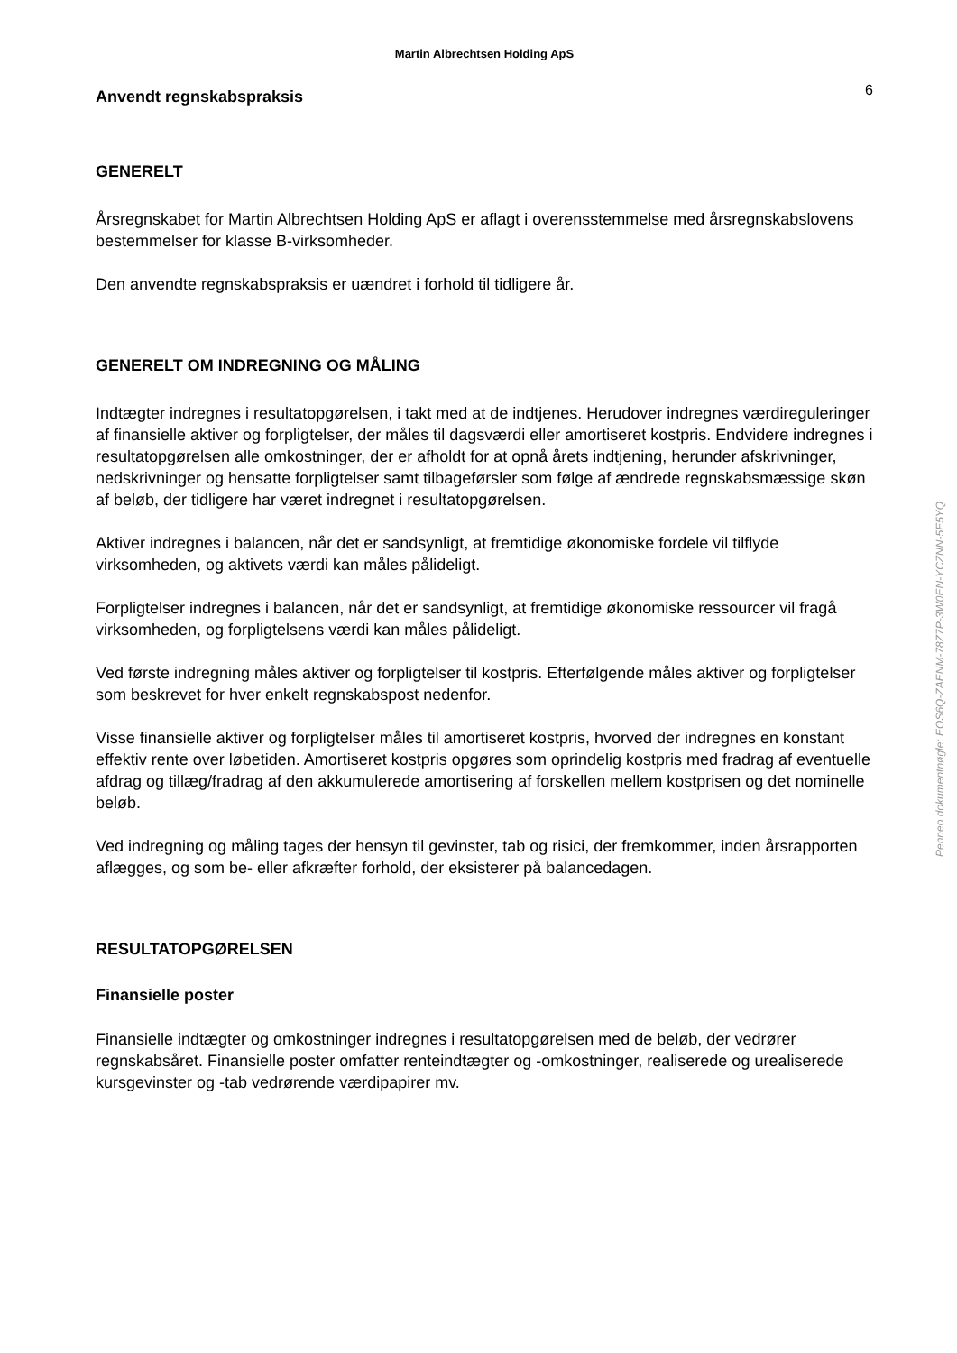Martin Albrechtsen Holding ApS
Anvendt regnskabspraksis
6
GENERELT
Årsregnskabet for Martin Albrechtsen Holding ApS er aflagt i overensstemmelse med årsregnskabslovens bestemmelser for klasse B-virksomheder.
Den anvendte regnskabspraksis er uændret i forhold til tidligere år.
GENERELT OM INDREGNING OG MÅLING
Indtægter indregnes i resultatopgørelsen, i takt med at de indtjenes. Herudover indregnes værdireguleringer af finansielle aktiver og forpligtelser, der måles til dagsværdi eller amortiseret kostpris. Endvidere indregnes i resultatopgørelsen alle omkostninger, der er afholdt for at opnå årets indtjening, herunder afskrivninger, nedskrivninger og hensatte forpligtelser samt tilbageførsler som følge af ændrede regnskabsmæssige skøn af beløb, der tidligere har været indregnet i resultatopgørelsen.
Aktiver indregnes i balancen, når det er sandsynligt, at fremtidige økonomiske fordele vil tilflyde virksomheden, og aktivets værdi kan måles pålideligt.
Forpligtelser indregnes i balancen, når det er sandsynligt, at fremtidige økonomiske ressourcer vil fragå virksomheden, og forpligtelsens værdi kan måles pålideligt.
Ved første indregning måles aktiver og forpligtelser til kostpris. Efterfølgende måles aktiver og forpligtelser som beskrevet for hver enkelt regnskabspost nedenfor.
Visse finansielle aktiver og forpligtelser måles til amortiseret kostpris, hvorved der indregnes en konstant effektiv rente over løbetiden. Amortiseret kostpris opgøres som oprindelig kostpris med fradrag af eventuelle afdrag og tillæg/fradrag af den akkumulerede amortisering af forskellen mellem kostprisen og det nominelle beløb.
Ved indregning og måling tages der hensyn til gevinster, tab og risici, der fremkommer, inden årsrapporten aflægges, og som be- eller afkræfter forhold, der eksisterer på balancedagen.
RESULTATOPGØRELSEN
Finansielle poster
Finansielle indtægter og omkostninger indregnes i resultatopgørelsen med de beløb, der vedrører regnskabsåret. Finansielle poster omfatter renteindtægter og -omkostninger, realiserede og urealiserede kursgevinster og -tab vedrørende værdipapirer mv.
Penneo dokumentnøgle: EOS6Q-ZAENM-78Z7P-3W0EN-YCZNN-5E5YQ